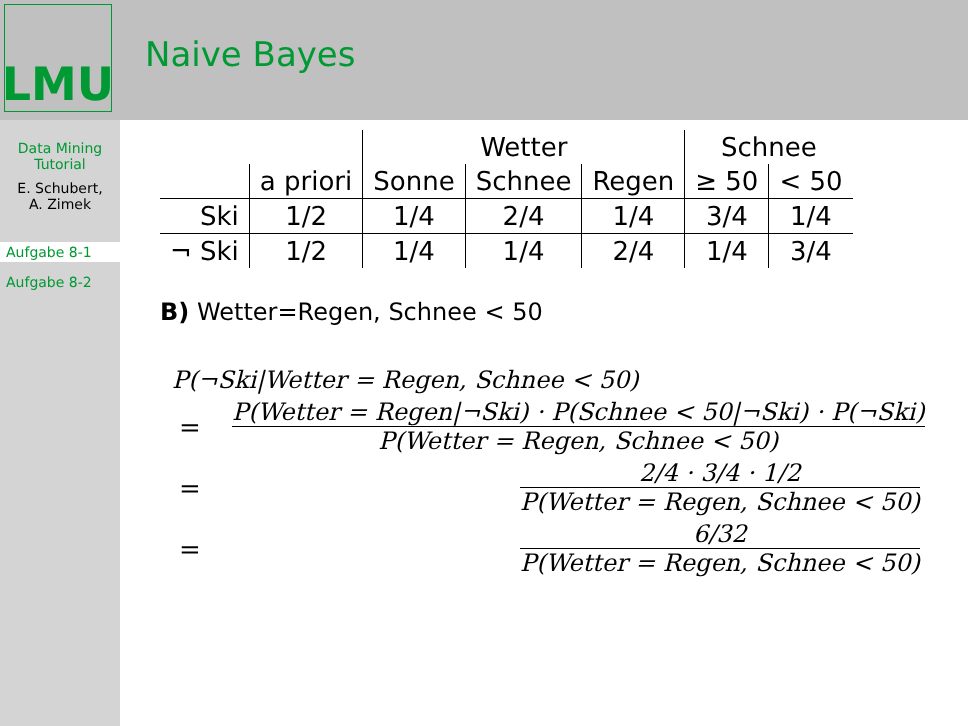LMU Naive Bayes
Data Mining
Tutorial
E. Schubert,
A. Zimek
Aufgabe 8-1
Aufgabe 8-2
| | | Wetter | | | Schnee | |
| --- | --- | --- | --- | --- | --- | --- |
| | a priori | Sonne | Schnee | Regen | ≥ 50 | < 50 |
| Ski | 1/2 | 1/4 | 2/4 | 1/4 | 3/4 | 1/4 |
| ¬ Ski | 1/2 | 1/4 | 1/4 | 2/4 | 1/4 | 3/4 |
B) Wetter=Regen, Schnee < 50
P(¬Ski|Wetter = Regen, Schnee < 50)
=
P(Wetter = Regen|¬Ski) · P(Schnee < 50|¬Ski) · P(¬Ski) P(Wetter = Regen, Schnee < 50)
=
2/4 · 3/4 · 1/2 P(Wetter = Regen, Schnee < 50)
=
6/32 P(Wetter = Regen, Schnee < 50)